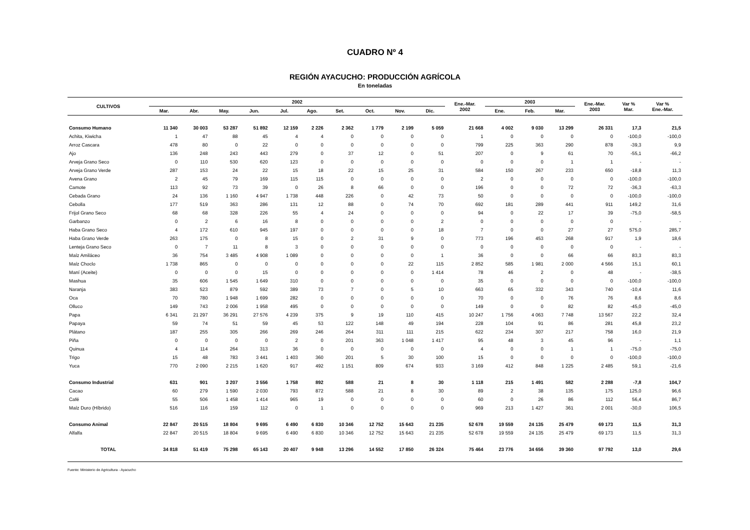CUADRO Nº 4
REGIÓN AYACUCHO: PRODUCCIÓN AGRÍCOLA
En toneladas
| CULTIVOS | 2002 | | | | | | | | | | Ene.-Mar. 2002 | 2003 | | | Ene.-Mar. 2003 | Var % Mar. | Var % Ene.-Mar. |
| --- | --- | --- | --- | --- | --- | --- | --- | --- | --- | --- | --- | --- | --- | --- | --- | --- | --- |
| | Mar. | Abr. | May. | Jun. | Jul. | Ago. | Set. | Oct. | Nov. | Dic. | | Ene. | Feb. | Mar. | | | |
| Consumo Humano | 11 340 | 30 003 | 53 287 | 51 892 | 12 159 | 2 226 | 2 362 | 1 779 | 2 199 | 5 059 | 21 668 | 4 002 | 9 030 | 13 299 | 26 331 | 17,3 | 21,5 |
| Achita, Kiwicha | 1 | 47 | 88 | 45 | 4 | 4 | 0 | 0 | 0 | 0 | 1 | 0 | 0 | 0 | 0 | -100,0 | -100,0 |
| Arroz Cascara | 478 | 80 | 0 | 22 | 0 | 0 | 0 | 0 | 0 | 0 | 799 | 225 | 363 | 290 | 878 | -39,3 | 9,9 |
| Ajo | 136 | 248 | 243 | 443 | 279 | 0 | 37 | 12 | 0 | 51 | 207 | 0 | 9 | 61 | 70 | -55,1 | -66,2 |
| Arveja Grano Seco | 0 | 110 | 530 | 620 | 123 | 0 | 0 | 0 | 0 | 0 | 0 | 0 | 0 | 1 | 1 | - | - |
| Arveja Grano Verde | 287 | 153 | 24 | 22 | 15 | 18 | 22 | 15 | 25 | 31 | 584 | 150 | 267 | 233 | 650 | -18,8 | 11,3 |
| Avena Grano | 2 | 45 | 79 | 169 | 115 | 115 | 0 | 0 | 0 | 0 | 2 | 0 | 0 | 0 | 0 | -100,0 | -100,0 |
| Camote | 113 | 92 | 73 | 39 | 0 | 26 | 8 | 66 | 0 | 0 | 196 | 0 | 0 | 72 | 72 | -36,3 | -63,3 |
| Cebada Grano | 24 | 136 | 1 160 | 4 947 | 1 738 | 448 | 226 | 0 | 42 | 73 | 50 | 0 | 0 | 0 | 0 | -100,0 | -100,0 |
| Cebolla | 177 | 519 | 363 | 286 | 131 | 12 | 88 | 0 | 74 | 70 | 692 | 181 | 289 | 441 | 911 | 149,2 | 31,6 |
| Frijol Grano Seco | 68 | 68 | 328 | 226 | 55 | 4 | 24 | 0 | 0 | 0 | 94 | 0 | 22 | 17 | 39 | -75,0 | -58,5 |
| Garbanzo | 0 | 2 | 6 | 16 | 8 | 0 | 0 | 0 | 0 | 2 | 0 | 0 | 0 | 0 | 0 | - | - |
| Haba Grano Seco | 4 | 172 | 610 | 945 | 197 | 0 | 0 | 0 | 0 | 18 | 7 | 0 | 0 | 27 | 27 | 575,0 | 285,7 |
| Haba Grano Verde | 263 | 175 | 0 | 8 | 15 | 0 | 2 | 31 | 9 | 0 | 773 | 196 | 453 | 268 | 917 | 1,9 | 18,6 |
| Lenteja Grano Seco | 0 | 7 | 11 | 8 | 3 | 0 | 0 | 0 | 0 | 0 | 0 | 0 | 0 | 0 | 0 | - | - |
| Maíz Amiláceo | 36 | 754 | 3 485 | 4 908 | 1 089 | 0 | 0 | 0 | 0 | 1 | 36 | 0 | 0 | 66 | 66 | 83,3 | 83,3 |
| Maíz Choclo | 1 738 | 865 | 0 | 0 | 0 | 0 | 0 | 0 | 22 | 115 | 2 852 | 585 | 1 981 | 2 000 | 4 566 | 15,1 | 60,1 |
| Maní (Aceite) | 0 | 0 | 0 | 15 | 0 | 0 | 0 | 0 | 0 | 1 414 | 78 | 46 | 2 | 0 | 48 | - | -38,5 |
| Mashua | 35 | 606 | 1 545 | 1 649 | 310 | 0 | 0 | 0 | 0 | 0 | 35 | 0 | 0 | 0 | 0 | -100,0 | -100,0 |
| Naranja | 383 | 523 | 879 | 592 | 389 | 73 | 7 | 0 | 5 | 10 | 663 | 65 | 332 | 343 | 740 | -10,4 | 11,6 |
| Oca | 70 | 780 | 1 948 | 1 699 | 282 | 0 | 0 | 0 | 0 | 0 | 70 | 0 | 0 | 76 | 76 | 8,6 | 8,6 |
| Olluco | 149 | 743 | 2 006 | 1 958 | 495 | 0 | 0 | 0 | 0 | 0 | 149 | 0 | 0 | 82 | 82 | -45,0 | -45,0 |
| Papa | 6 341 | 21 297 | 36 291 | 27 576 | 4 239 | 375 | 9 | 19 | 110 | 415 | 10 247 | 1 756 | 4 063 | 7 748 | 13 567 | 22,2 | 32,4 |
| Papaya | 59 | 74 | 51 | 59 | 45 | 53 | 122 | 148 | 49 | 194 | 228 | 104 | 91 | 86 | 281 | 45,8 | 23,2 |
| Plátano | 187 | 255 | 305 | 266 | 269 | 246 | 264 | 311 | 111 | 215 | 622 | 234 | 307 | 217 | 758 | 16,0 | 21,9 |
| Piña | 0 | 0 | 0 | 0 | 2 | 0 | 201 | 363 | 1 048 | 1 417 | 95 | 48 | 3 | 45 | 96 | - | 1,1 |
| Quinua | 4 | 114 | 264 | 313 | 36 | 0 | 0 | 0 | 0 | 0 | 4 | 0 | 0 | 1 | 1 | -75,0 | -75,0 |
| Trigo | 15 | 48 | 783 | 3 441 | 1 403 | 360 | 201 | 5 | 30 | 100 | 15 | 0 | 0 | 0 | 0 | -100,0 | -100,0 |
| Yuca | 770 | 2 090 | 2 215 | 1 620 | 917 | 492 | 1 151 | 809 | 674 | 933 | 3 169 | 412 | 848 | 1 225 | 2 485 | 59,1 | -21,6 |
| Consumo Industrial | 631 | 901 | 3 207 | 3 556 | 1 758 | 892 | 588 | 21 | 8 | 30 | 1 118 | 215 | 1 491 | 582 | 2 288 | -7,8 | 104,7 |
| Cacao | 60 | 279 | 1 590 | 2 030 | 793 | 872 | 588 | 21 | 8 | 30 | 89 | 2 | 38 | 135 | 175 | 125,0 | 96,6 |
| Café | 55 | 506 | 1 458 | 1 414 | 965 | 19 | 0 | 0 | 0 | 0 | 60 | 0 | 26 | 86 | 112 | 56,4 | 86,7 |
| Maíz Duro (Híbrido) | 516 | 116 | 159 | 112 | 0 | 1 | 0 | 0 | 0 | 0 | 969 | 213 | 1 427 | 361 | 2 001 | -30,0 | 106,5 |
| Consumo Animal | 22 847 | 20 515 | 18 804 | 9 695 | 6 490 | 6 830 | 10 346 | 12 752 | 15 643 | 21 235 | 52 678 | 19 559 | 24 135 | 25 479 | 69 173 | 11,5 | 31,3 |
| Alfalfa | 22 847 | 20 515 | 18 804 | 9 695 | 6 490 | 6 830 | 10 346 | 12 752 | 15 643 | 21 235 | 52 678 | 19 559 | 24 135 | 25 479 | 69 173 | 11,5 | 31,3 |
| TOTAL | 34 818 | 51 419 | 75 298 | 65 143 | 20 407 | 9 948 | 13 296 | 14 552 | 17 850 | 26 324 | 75 464 | 23 776 | 34 656 | 39 360 | 97 792 | 13,0 | 29,6 |
Fuente: Ministerio de Agricultura - Ayacucho